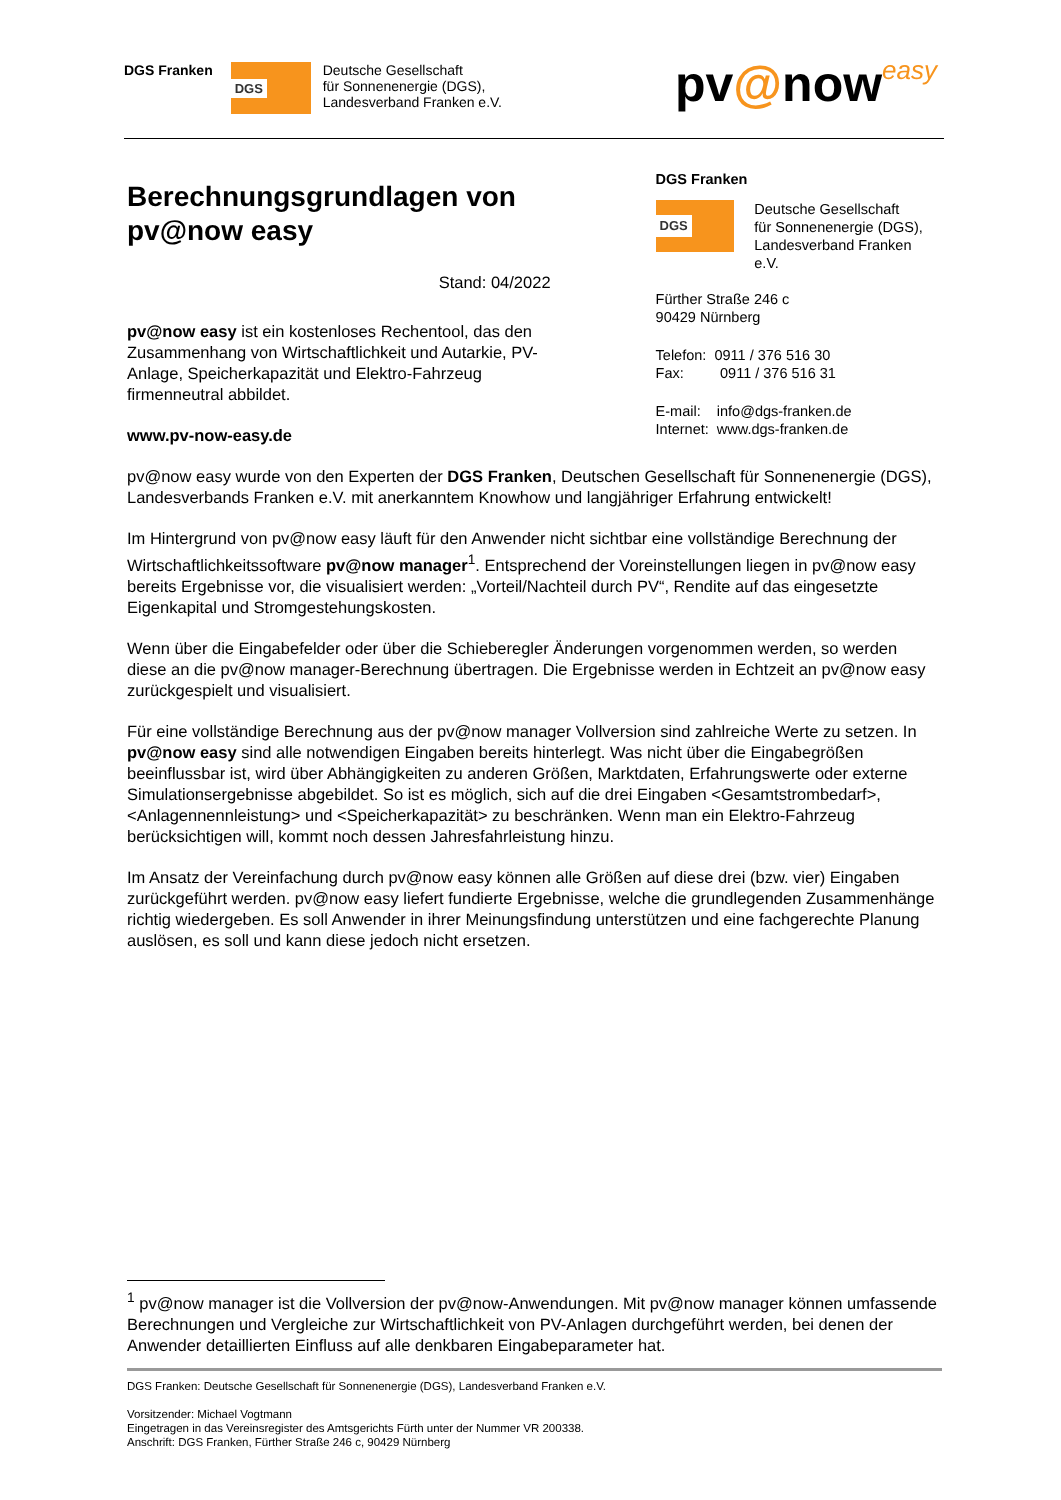DGS Franken
DGS
Deutsche Gesellschaft
für Sonnenenergie (DGS),
Landesverband Franken e.V.
pv@noweasy
Berechnungsgrundlagen von pv@now easy
Stand: 04/2022
pv@now easy ist ein kostenloses Rechentool, das den Zusammenhang von Wirtschaftlichkeit und Autarkie, PV-Anlage, Speicherkapazität und Elektro-Fahrzeug firmenneutral abbildet.
www.pv-now-easy.de
DGS Franken
DGS
Deutsche Gesellschaft
für Sonnenenergie (DGS),
Landesverband Franken e.V.
Fürther Straße 246 c
90429 Nürnberg
Telefon: 0911 / 376 516 30
Fax: 0911 / 376 516 31
E-mail: info@dgs-franken.de
Internet: www.dgs-franken.de
pv@now easy wurde von den Experten der DGS Franken, Deutschen Gesellschaft für Sonnenenergie (DGS), Landesverbands Franken e.V. mit anerkanntem Knowhow und langjähriger Erfahrung entwickelt!
Im Hintergrund von pv@now easy läuft für den Anwender nicht sichtbar eine vollständige Berechnung der Wirtschaftlichkeitssoftware pv@now manager<sup>1</sup>. Entsprechend der Voreinstellungen liegen in pv@now easy bereits Ergebnisse vor, die visualisiert werden: „Vorteil/Nachteil durch PV“, Rendite auf das eingesetzte Eigenkapital und Stromgestehungskosten.
Wenn über die Eingabefelder oder über die Schieberegler Änderungen vorgenommen werden, so werden diese an die pv@now manager-Berechnung übertragen. Die Ergebnisse werden in Echtzeit an pv@now easy zurückgespielt und visualisiert.
Für eine vollständige Berechnung aus der pv@now manager Vollversion sind zahlreiche Werte zu setzen. In pv@now easy sind alle notwendigen Eingaben bereits hinterlegt. Was nicht über die Eingabegrößen beeinflussbar ist, wird über Abhängigkeiten zu anderen Größen, Marktdaten, Erfahrungswerte oder externe Simulationsergebnisse abgebildet. So ist es möglich, sich auf die drei Eingaben <Gesamtstrombedarf>, <Anlagennennleistung> und <Speicherkapazität> zu beschränken. Wenn man ein Elektro-Fahrzeug berücksichtigen will, kommt noch dessen Jahresfahrleistung hinzu.
Im Ansatz der Vereinfachung durch pv@now easy können alle Größen auf diese drei (bzw. vier) Eingaben zurückgeführt werden. pv@now easy liefert fundierte Ergebnisse, welche die grundlegenden Zusammenhänge richtig wiedergeben. Es soll Anwender in ihrer Meinungsfindung unterstützen und eine fachgerechte Planung auslösen, es soll und kann diese jedoch nicht ersetzen.
<sup>1</sup> pv@now manager ist die Vollversion der pv@now-Anwendungen. Mit pv@now manager können umfassende Berechnungen und Vergleiche zur Wirtschaftlichkeit von PV-Anlagen durchgeführt werden, bei denen der Anwender detaillierten Einfluss auf alle denkbaren Eingabeparameter hat.
DGS Franken: Deutsche Gesellschaft für Sonnenenergie (DGS), Landesverband Franken e.V.
Vorsitzender: Michael Vogtmann
Eingetragen in das Vereinsregister des Amtsgerichts Fürth unter der Nummer VR 200338.
Anschrift: DGS Franken, Fürther Straße 246 c, 90429 Nürnberg